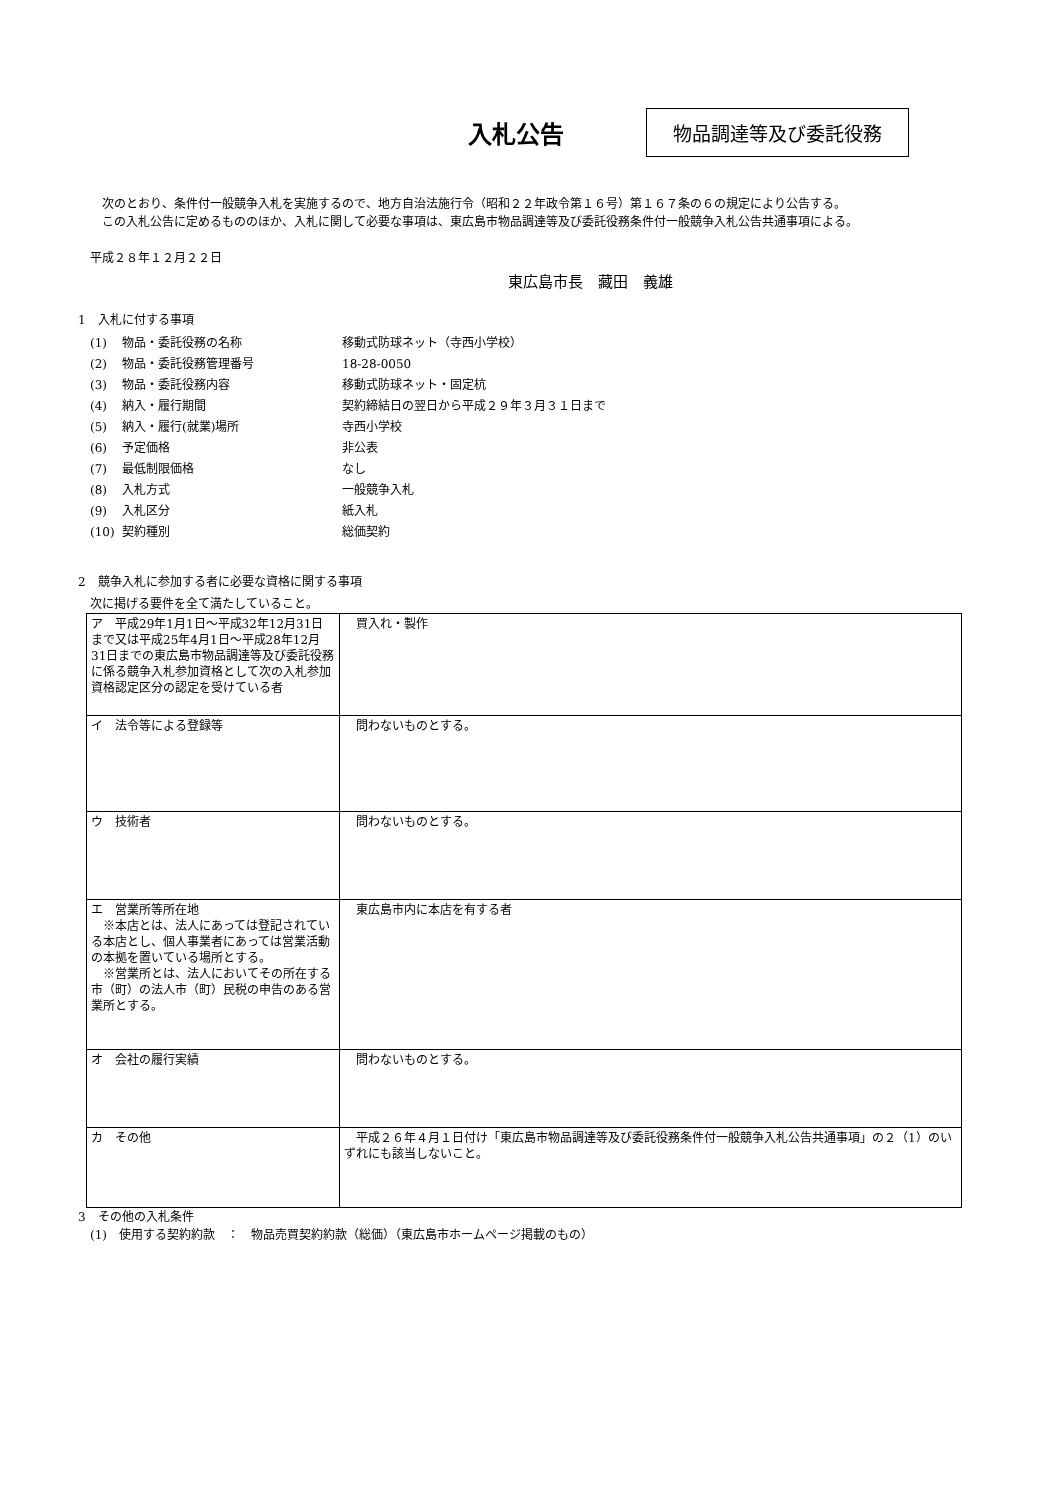入札公告
物品調達等及び委託役務
次のとおり、条件付一般競争入札を実施するので、地方自治法施行令（昭和２２年政令第１６号）第１６７条の６の規定により公告する。
この入札公告に定めるもののほか、入札に関して必要な事項は、東広島市物品調達等及び委託役務条件付一般競争入札公告共通事項による。
平成２８年１２月２２日
東広島市長　藏田　義雄
1　入札に付する事項
| (1) | 物品・委託役務の名称 | 移動式防球ネット（寺西小学校） |
| (2) | 物品・委託役務管理番号 | 18-28-0050 |
| (3) | 物品・委託役務内容 | 移動式防球ネット・固定杭 |
| (4) | 納入・履行期間 | 契約締結日の翌日から平成２９年３月３１日まで |
| (5) | 納入・履行(就業)場所 | 寺西小学校 |
| (6) | 予定価格 | 非公表 |
| (7) | 最低制限価格 | なし |
| (8) | 入札方式 | 一般競争入札 |
| (9) | 入札区分 | 紙入札 |
| (10) | 契約種別 | 総価契約 |
2　競争入札に参加する者に必要な資格に関する事項
次に掲げる要件を全て満たしていること。
| ア 平成29年1月1日～平成32年12月31日まで又は平成25年4月1日～平成28年12月31日までの東広島市物品調達等及び委託役務に係る競争入札参加資格として次の入札参加資格認定区分の認定を受けている者 | 買入れ・製作 |
| イ 法令等による登録等 | 問わないものとする。 |
| ウ 技術者 | 問わないものとする。 |
| エ 営業所等所在地 ※本店とは、法人にあっては登記されている本店とし、個人事業者にあっては営業活動の本拠を置いている場所とする。 ※営業所とは、法人においてその所在する市（町）の法人市（町）民税の申告のある営業所とする。 | 東広島市内に本店を有する者 |
| オ 会社の履行実績 | 問わないものとする。 |
| カ その他 | 平成２６年４月１日付け「東広島市物品調達等及び委託役務条件付一般競争入札公告共通事項」の２（1）のいずれにも該当しないこと。 |
3　その他の入札条件
(1)　使用する契約約款　：　物品売買契約約款（総価）（東広島市ホームページ掲載のもの）